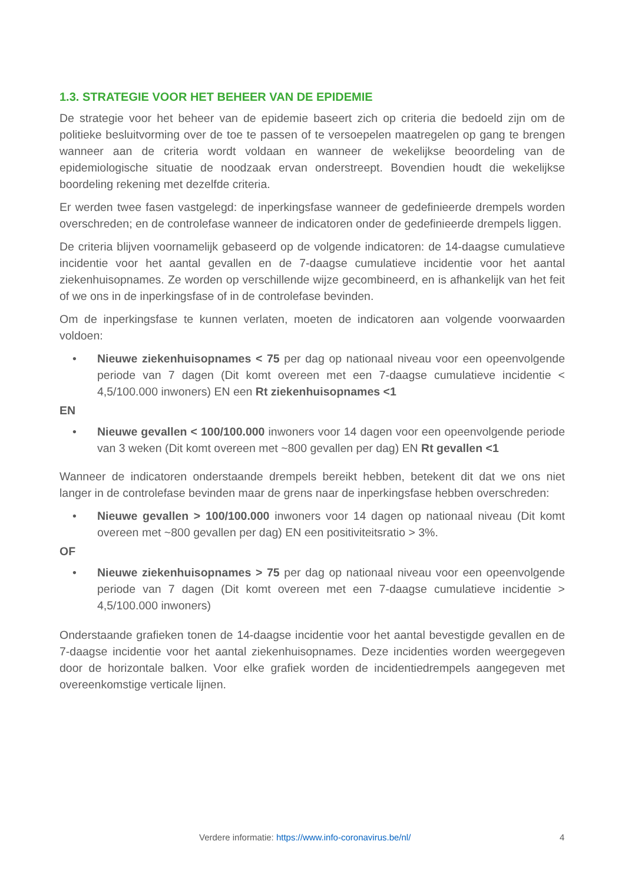1.3. STRATEGIE VOOR HET BEHEER VAN DE EPIDEMIE
De strategie voor het beheer van de epidemie baseert zich op criteria die bedoeld zijn om de politieke besluitvorming over de toe te passen of te versoepelen maatregelen op gang te brengen wanneer aan de criteria wordt voldaan en wanneer de wekelijkse beoordeling van de epidemiologische situatie de noodzaak ervan onderstreept. Bovendien houdt die wekelijkse boordeling rekening met dezelfde criteria.
Er werden twee fasen vastgelegd: de inperkingsfase wanneer de gedefinieerde drempels worden overschreden; en de controlefase wanneer de indicatoren onder de gedefinieerde drempels liggen.
De criteria blijven voornamelijk gebaseerd op de volgende indicatoren: de 14-daagse cumulatieve incidentie voor het aantal gevallen en de 7-daagse cumulatieve incidentie voor het aantal ziekenhuisopnames. Ze worden op verschillende wijze gecombineerd, en is afhankelijk van het feit of we ons in de inperkingsfase of in de controlefase bevinden.
Om de inperkingsfase te kunnen verlaten, moeten de indicatoren aan volgende voorwaarden voldoen:
• Nieuwe ziekenhuisopnames < 75 per dag op nationaal niveau voor een opeenvolgende periode van 7 dagen (Dit komt overeen met een 7-daagse cumulatieve incidentie < 4,5/100.000 inwoners) EN een Rt ziekenhuisopnames <1
EN
• Nieuwe gevallen < 100/100.000 inwoners voor 14 dagen voor een opeenvolgende periode van 3 weken (Dit komt overeen met ~800 gevallen per dag) EN Rt gevallen <1
Wanneer de indicatoren onderstaande drempels bereikt hebben, betekent dit dat we ons niet langer in de controlefase bevinden maar de grens naar de inperkingsfase hebben overschreden:
• Nieuwe gevallen > 100/100.000 inwoners voor 14 dagen op nationaal niveau (Dit komt overeen met ~800 gevallen per dag) EN een positiviteitsratio > 3%.
OF
• Nieuwe ziekenhuisopnames > 75 per dag op nationaal niveau voor een opeenvolgende periode van 7 dagen (Dit komt overeen met een 7-daagse cumulatieve incidentie > 4,5/100.000 inwoners)
Onderstaande grafieken tonen de 14-daagse incidentie voor het aantal bevestigde gevallen en de 7-daagse incidentie voor het aantal ziekenhuisopnames. Deze incidenties worden weergegeven door de horizontale balken. Voor elke grafiek worden de incidentiedrempels aangegeven met overeenkomstige verticale lijnen.
Verdere informatie: https://www.info-coronavirus.be/nl/ 4